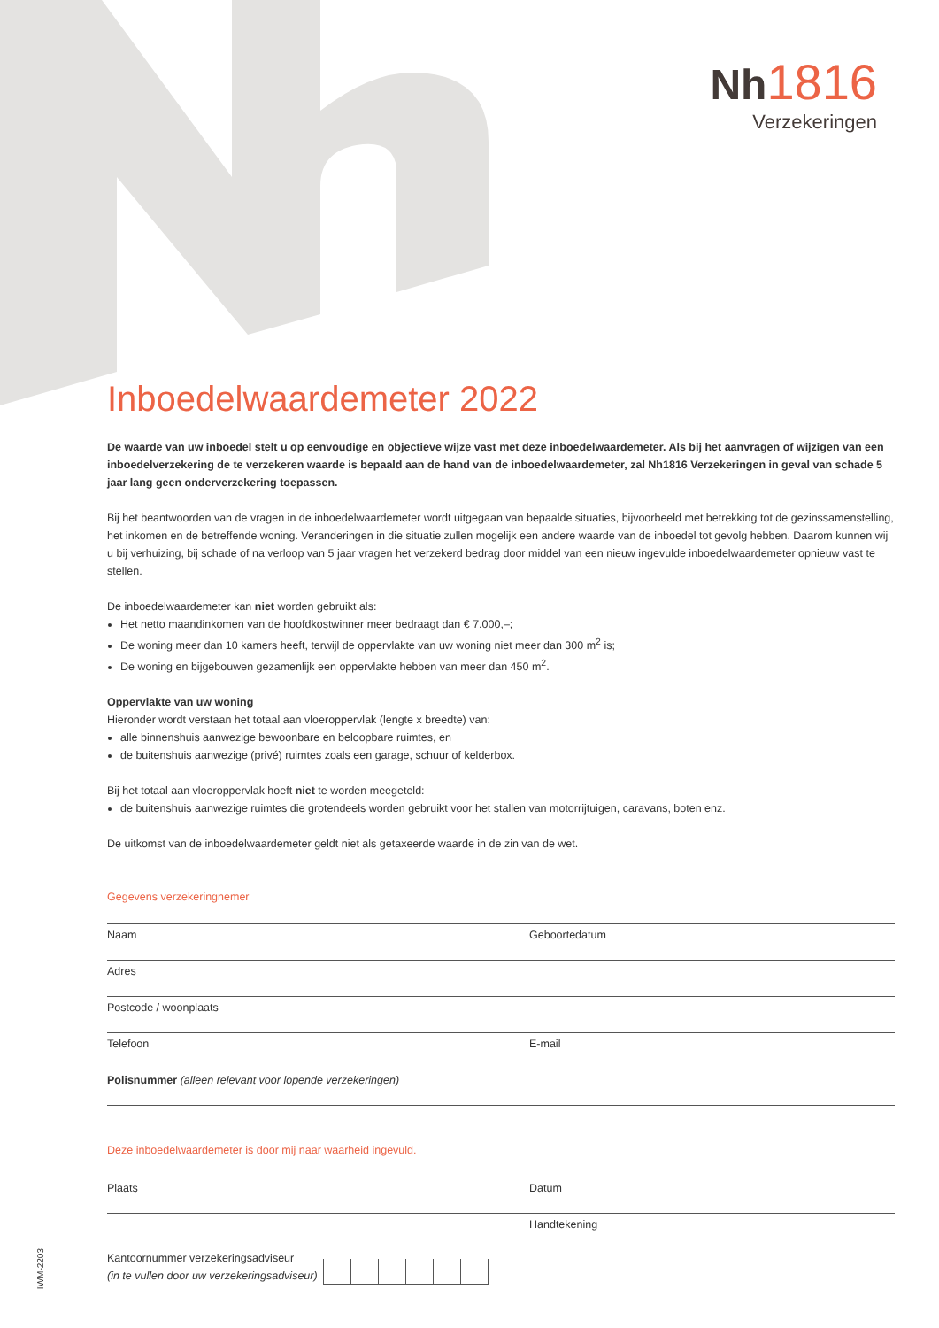Nh 1816
Verzekeringen
Inboedelwaardemeter 2022
De waarde van uw inboedel stelt u op eenvoudige en objectieve wijze vast met deze inboedelwaardemeter. Als bij het aanvragen of wijzigen van een inboedelverzekering de te verzekeren waarde is bepaald aan de hand van de inboedelwaardemeter, zal Nh1816 Verzekeringen in geval van schade 5 jaar lang geen onderverzekering toepassen.
Bij het beantwoorden van de vragen in de inboedelwaardemeter wordt uitgegaan van bepaalde situaties, bijvoorbeeld met betrekking tot de gezinssamenstelling, het inkomen en de betreffende woning. Veranderingen in die situatie zullen mogelijk een andere waarde van de inboedel tot gevolg hebben. Daarom kunnen wij u bij verhuizing, bij schade of na verloop van 5 jaar vragen het verzekerd bedrag door middel van een nieuw ingevulde inboedelwaardemeter opnieuw vast te stellen.
De inboedelwaardemeter kan niet worden gebruikt als:
Het netto maandinkomen van de hoofdkostwinner meer bedraagt dan € 7.000,–;
De woning meer dan 10 kamers heeft, terwijl de oppervlakte van uw woning niet meer dan 300 m<sup>2</sup> is;
De woning en bijgebouwen gezamenlijk een oppervlakte hebben van meer dan 450 m<sup>2</sup>.
Oppervlakte van uw woning
Hieronder wordt verstaan het totaal aan vloeroppervlak (lengte x breedte) van:
alle binnenshuis aanwezige bewoonbare en beloopbare ruimtes, en
de buitenshuis aanwezige (privé) ruimtes zoals een garage, schuur of kelderbox.
Bij het totaal aan vloeroppervlak hoeft niet te worden meegeteld:
de buitenshuis aanwezige ruimtes die grotendeels worden gebruikt voor het stallen van motorrijtuigen, caravans, boten enz.
De uitkomst van de inboedelwaardemeter geldt niet als getaxeerde waarde in de zin van de wet.
Gegevens verzekeringnemer
Naam Geboortedatum
Adres
Postcode / woonplaats
Telefoon E-mail
Polisnummer (alleen relevant voor lopende verzekeringen)
Deze inboedelwaardemeter is door mij naar waarheid ingevuld.
Plaats Datum
Handtekening
Kantoornummer verzekeringsadviseur
(in te vullen door uw verzekeringsadviseur)
IWM-2203